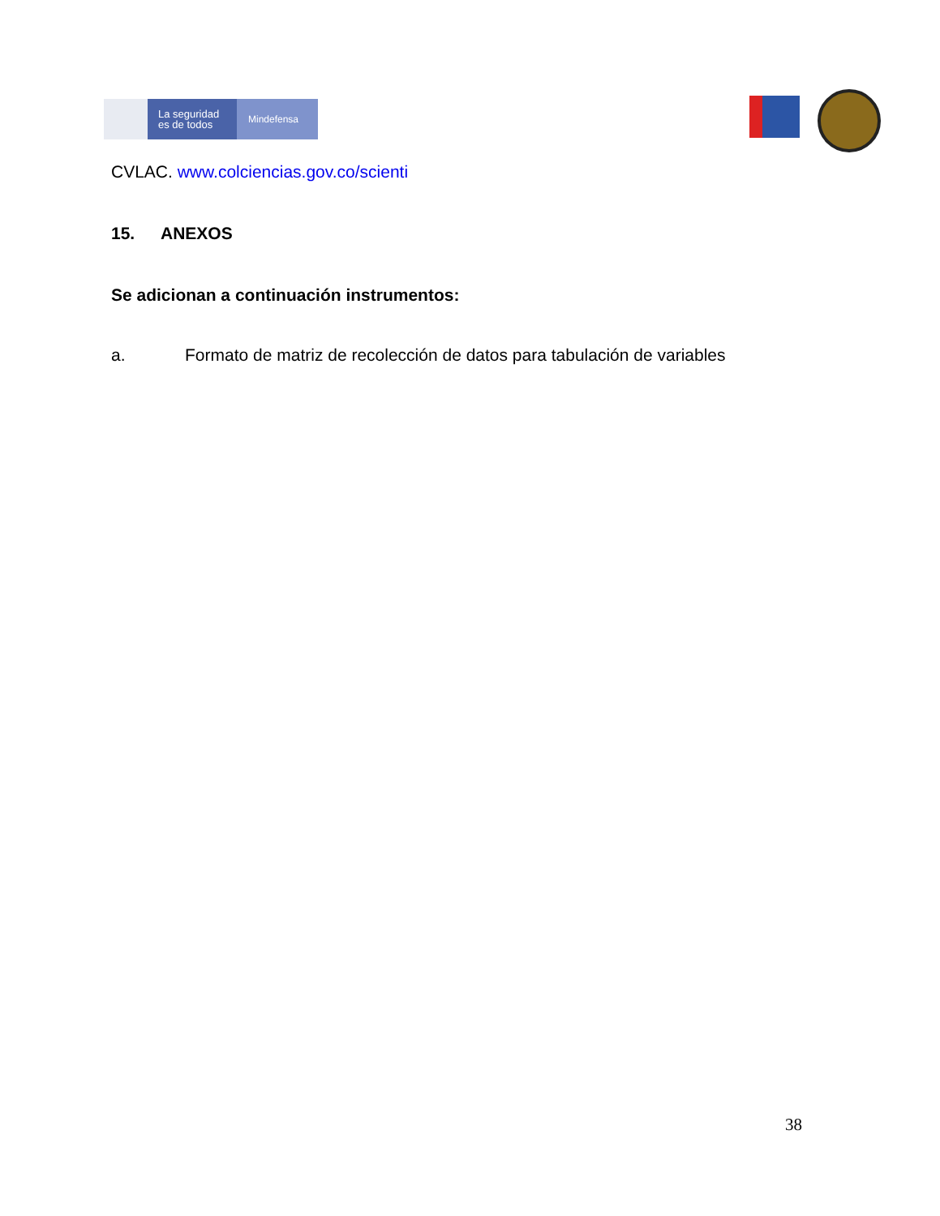La seguridad
es de todos
Mindefensa
CVLAC. www.colciencias.gov.co/scienti
15. ANEXOS
Se adicionan a continuación instrumentos:
a. Formato de matriz de recolección de datos para tabulación de variables
38